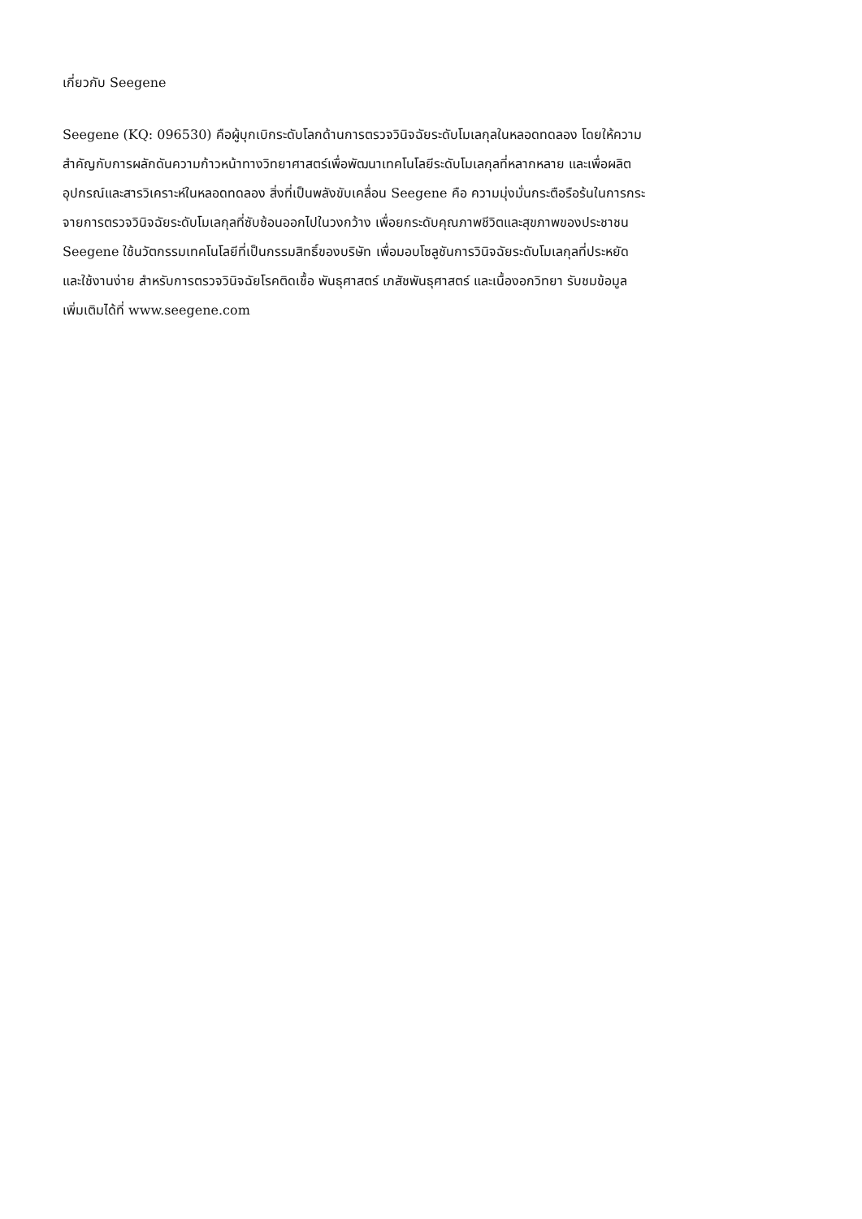เกี่ยวกับ Seegene
Seegene (KQ: 096530) คือผู้บุกเบิกระดับโลกด้านการตรวจวินิจฉัยระดับโมเลกุลในหลอดทดลอง โดยให้ความ
สำคัญกับการผลักดันความก้าวหน้าทางวิทยาศาสตร์เพื่อพัฒนาเทคโนโลยีระดับโมเลกุลที่หลากหลาย และเพื่อผลิต
อุปกรณ์และสารวิเคราะห์ในหลอดทดลอง สิ่งที่เป็นพลังขับเคลื่อน Seegene คือ ความมุ่งมั่นกระตือรือร้นในการกระ
จายการตรวจวินิจฉัยระดับโมเลกุลที่ซับซ้อนออกไปในวงกว้าง เพื่อยกระดับคุณภาพชีวิตและสุขภาพของประชาชน
Seegene ใช้นวัตกรรมเทคโนโลยีที่เป็นกรรมสิทธิ์ของบริษัท เพื่อมอบโซลูชันการวินิจฉัยระดับโมเลกุลที่ประหยัด
และใช้งานง่าย สำหรับการตรวจวินิจฉัยโรคติดเชื้อ พันธุศาสตร์ เภสัชพันธุศาสตร์ และเนื้องอกวิทยา รับชมข้อมูล
เพิ่มเติมได้ที่ www.seegene.com